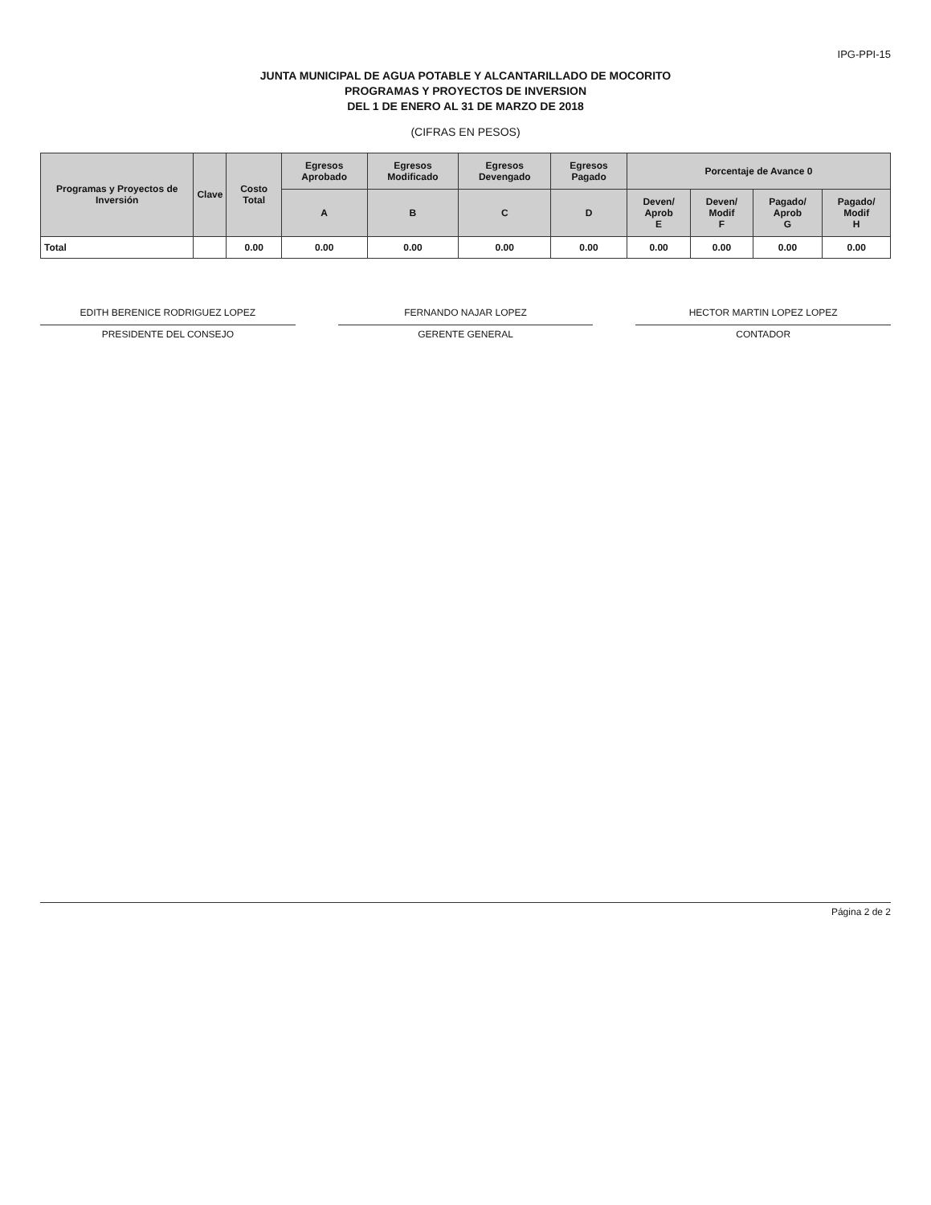IPG-PPI-15
JUNTA MUNICIPAL DE AGUA POTABLE Y ALCANTARILLADO DE MOCORITO
PROGRAMAS Y PROYECTOS DE INVERSION
DEL 1 DE ENERO AL 31 DE MARZO DE 2018
(CIFRAS EN PESOS)
| Programas y Proyectos de Inversión | Clave | Costo Total | Egresos Aprobado | Egresos Modificado | Egresos Devengado | Egresos Pagado | Porcentaje de Avance 0 | | | |
| --- | --- | --- | --- | --- | --- | --- | --- | --- | --- | --- |
| | | | A | B | C | D | Deven/ Aprob E | Deven/ Modif F | Pagado/ Aprob G | Pagado/ Modif H |
| Total | | 0.00 | 0.00 | 0.00 | 0.00 | 0.00 | 0.00 | 0.00 | 0.00 | 0.00 |
EDITH BERENICE RODRIGUEZ LOPEZ
PRESIDENTE DEL CONSEJO
FERNANDO NAJAR LOPEZ
GERENTE GENERAL
HECTOR MARTIN LOPEZ LOPEZ
CONTADOR
Página 2 de 2